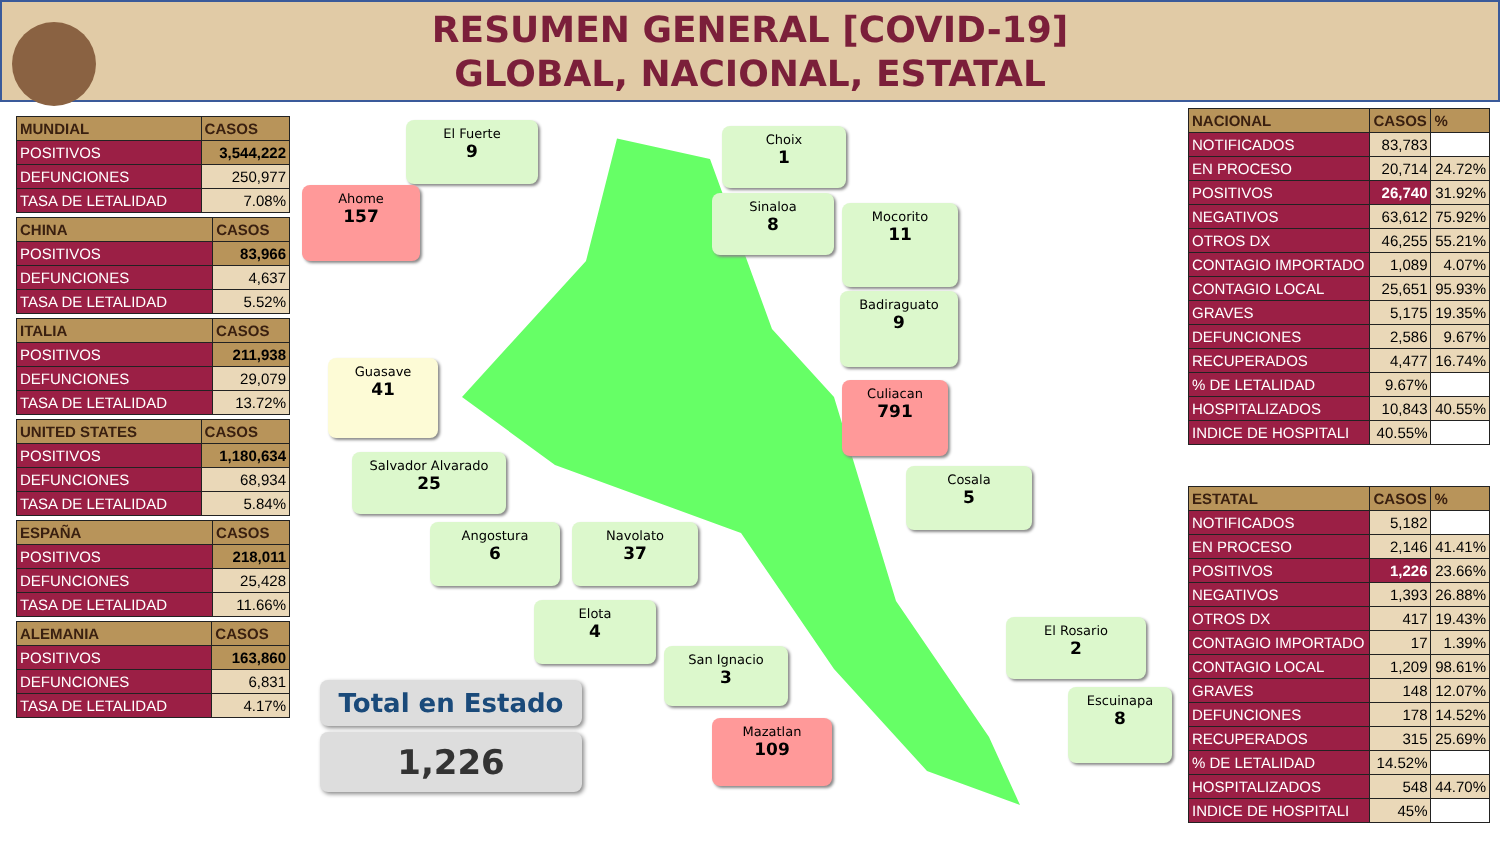RESUMEN GENERAL [COVID-19]
GLOBAL, NACIONAL, ESTATAL
| MUNDIAL | CASOS |
| --- | --- |
| POSITIVOS | 3,544,222 |
| DEFUNCIONES | 250,977 |
| TASA DE LETALIDAD | 7.08% |
| CHINA | CASOS |
| --- | --- |
| POSITIVOS | 83,966 |
| DEFUNCIONES | 4,637 |
| TASA DE LETALIDAD | 5.52% |
| ITALIA | CASOS |
| --- | --- |
| POSITIVOS | 211,938 |
| DEFUNCIONES | 29,079 |
| TASA DE LETALIDAD | 13.72% |
| UNITED STATES | CASOS |
| --- | --- |
| POSITIVOS | 1,180,634 |
| DEFUNCIONES | 68,934 |
| TASA DE LETALIDAD | 5.84% |
| ESPAÑA | CASOS |
| --- | --- |
| POSITIVOS | 218,011 |
| DEFUNCIONES | 25,428 |
| TASA DE LETALIDAD | 11.66% |
| ALEMANIA | CASOS |
| --- | --- |
| POSITIVOS | 163,860 |
| DEFUNCIONES | 6,831 |
| TASA DE LETALIDAD | 4.17% |
El Fuerte
9
Choix
1
Ahome
157
Sinaloa
8
Mocorito
11
Badiraguato
9
Guasave
41
Culiacan
791
Salvador Alvarado
25
Cosala
5
Angostura
6
Navolato
37
Elota
4
El Rosario
2
San Ignacio
3
Escuinapa
8
Mazatlan
109
Total en Estado
1,226
| NACIONAL | CASOS | % |
| --- | --- | --- |
| NOTIFICADOS | 83,783 | |
| EN PROCESO | 20,714 | 24.72% |
| POSITIVOS | 26,740 | 31.92% |
| NEGATIVOS | 63,612 | 75.92% |
| OTROS DX | 46,255 | 55.21% |
| CONTAGIO IMPORTADO | 1,089 | 4.07% |
| CONTAGIO LOCAL | 25,651 | 95.93% |
| GRAVES | 5,175 | 19.35% |
| DEFUNCIONES | 2,586 | 9.67% |
| RECUPERADOS | 4,477 | 16.74% |
| % DE LETALIDAD | 9.67% | |
| HOSPITALIZADOS | 10,843 | 40.55% |
| INDICE DE HOSPITALI | 40.55% | |
| ESTATAL | CASOS | % |
| --- | --- | --- |
| NOTIFICADOS | 5,182 | |
| EN PROCESO | 2,146 | 41.41% |
| POSITIVOS | 1,226 | 23.66% |
| NEGATIVOS | 1,393 | 26.88% |
| OTROS DX | 417 | 19.43% |
| CONTAGIO IMPORTADO | 17 | 1.39% |
| CONTAGIO LOCAL | 1,209 | 98.61% |
| GRAVES | 148 | 12.07% |
| DEFUNCIONES | 178 | 14.52% |
| RECUPERADOS | 315 | 25.69% |
| % DE LETALIDAD | 14.52% | |
| HOSPITALIZADOS | 548 | 44.70% |
| INDICE DE HOSPITALI | 45% | |